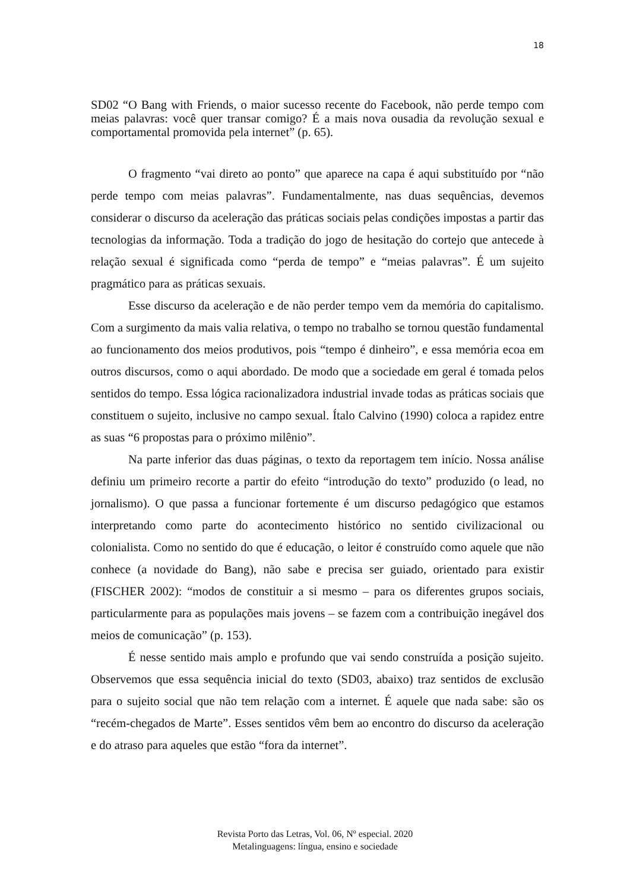18
SD02 “O Bang with Friends, o maior sucesso recente do Facebook, não perde tempo com meias palavras: você quer transar comigo? É a mais nova ousadia da revolução sexual e comportamental promovida pela internet” (p. 65).
O fragmento “vai direto ao ponto” que aparece na capa é aqui substituído por “não perde tempo com meias palavras”. Fundamentalmente, nas duas sequências, devemos considerar o discurso da aceleração das práticas sociais pelas condições impostas a partir das tecnologias da informação. Toda a tradição do jogo de hesitação do cortejo que antecede à relação sexual é significada como “perda de tempo” e “meias palavras”. É um sujeito pragmático para as práticas sexuais.
Esse discurso da aceleração e de não perder tempo vem da memória do capitalismo. Com a surgimento da mais valia relativa, o tempo no trabalho se tornou questão fundamental ao funcionamento dos meios produtivos, pois “tempo é dinheiro”, e essa memória ecoa em outros discursos, como o aqui abordado. De modo que a sociedade em geral é tomada pelos sentidos do tempo. Essa lógica racionalizadora industrial invade todas as práticas sociais que constituem o sujeito, inclusive no campo sexual. Ítalo Calvino (1990) coloca a rapidez entre as suas “6 propostas para o próximo milênio”.
Na parte inferior das duas páginas, o texto da reportagem tem início. Nossa análise definiu um primeiro recorte a partir do efeito “introdução do texto” produzido (o lead, no jornalismo). O que passa a funcionar fortemente é um discurso pedagógico que estamos interpretando como parte do acontecimento histórico no sentido civilizacional ou colonialista. Como no sentido do que é educação, o leitor é construído como aquele que não conhece (a novidade do Bang), não sabe e precisa ser guiado, orientado para existir (FISCHER 2002): “modos de constituir a si mesmo – para os diferentes grupos sociais, particularmente para as populações mais jovens – se fazem com a contribuição inegável dos meios de comunicação” (p. 153).
É nesse sentido mais amplo e profundo que vai sendo construída a posição sujeito. Observemos que essa sequência inicial do texto (SD03, abaixo) traz sentidos de exclusão para o sujeito social que não tem relação com a internet. É aquele que nada sabe: são os “recém-chegados de Marte”. Esses sentidos vêm bem ao encontro do discurso da aceleração e do atraso para aqueles que estão “fora da internet”.
Revista Porto das Letras, Vol. 06, Nº especial. 2020
Metalinguagens: língua, ensino e sociedade